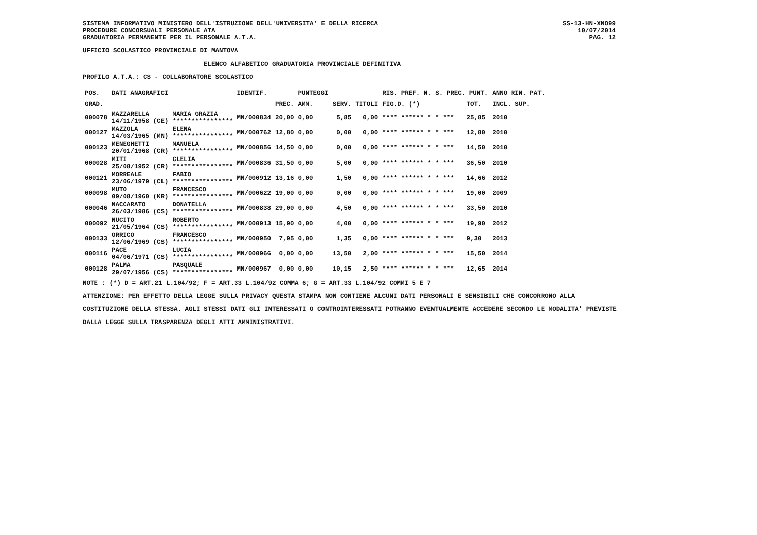SISTEMA INFORMATIVO MINISTERO DELL'ISTRUZIONE DELL'UNIVERSITA' E DELLA RICERCA
PROCEDURE CONCORSUALI PERSONALE ATA
GRADUATORIA PERMANENTE PER IL PERSONALE A.T.A.
SS-13-HN-XNO99
10/07/2014
PAG. 12
UFFICIO SCOLASTICO PROVINCIALE DI MANTOVA
ELENCO ALFABETICO GRADUATORIA PROVINCIALE DEFINITIVA
PROFILO A.T.A.: CS - COLLABORATORE SCOLASTICO
| POS. | DATI ANAGRAFICI | | IDENTIF. | | PUNTEGGI | | | RIS. PREF. N. S. PREC. PUNT. | | ANNO RIN. PAT. |
| --- | --- | --- | --- | --- | --- | --- | --- | --- | --- | --- |
| GRAD. | | | | PREC. | AMM. | SERV. | TITOLI | FIG.D. (*) | TOT. | INCL. SUP. |
| 000078 | MAZZARELLA 14/11/1958 (CE) | MARIA GRAZIA **************** | MN/000834 | 20,00 | 0,00 | 5,85 | 0,00 | **** ****** * * *** | 25,85 | 2010 |
| 000127 | MAZZOLA 14/03/1965 (MN) | ELENA **************** | MN/000762 | 12,80 | 0,00 | 0,00 | 0,00 | **** ****** * * *** | 12,80 | 2010 |
| 000123 | MENEGHETTI 20/01/1968 (CR) | MANUELA **************** | MN/000856 | 14,50 | 0,00 | 0,00 | 0,00 | **** ****** * * *** | 14,50 | 2010 |
| 000028 | MITI 25/08/1952 (CR) | CLELIA **************** | MN/000836 | 31,50 | 0,00 | 5,00 | 0,00 | **** ****** * * *** | 36,50 | 2010 |
| 000121 | MORREALE 23/06/1979 (CL) | FABIO **************** | MN/000912 | 13,16 | 0,00 | 1,50 | 0,00 | **** ****** * * *** | 14,66 | 2012 |
| 000098 | MUTO 09/08/1960 (KR) | FRANCESCO **************** | MN/000622 | 19,00 | 0,00 | 0,00 | 0,00 | **** ****** * * *** | 19,00 | 2009 |
| 000046 | NACCARATO 26/03/1986 (CS) | DONATELLA **************** | MN/000838 | 29,00 | 0,00 | 4,50 | 0,00 | **** ****** * * *** | 33,50 | 2010 |
| 000092 | NUCITO 21/05/1964 (CS) | ROBERTO **************** | MN/000913 | 15,90 | 0,00 | 4,00 | 0,00 | **** ****** * * *** | 19,90 | 2012 |
| 000133 | ORRICO 12/06/1969 (CS) | FRANCESCO **************** | MN/000950 | 7,95 | 0,00 | 1,35 | 0,00 | **** ****** * * *** | 9,30 | 2013 |
| 000116 | PACE 04/06/1971 (CS) | LUCIA **************** | MN/000966 | 0,00 | 0,00 | 13,50 | 2,00 | **** ****** * * *** | 15,50 | 2014 |
| 000128 | PALMA 29/07/1956 (CS) | PASQUALE **************** | MN/000967 | 0,00 | 0,00 | 10,15 | 2,50 | **** ****** * * *** | 12,65 | 2014 |
NOTE : (*) D = ART.21 L.104/92; F = ART.33 L.104/92 COMMA 6; G = ART.33 L.104/92 COMMI 5 E 7
ATTENZIONE: PER EFFETTO DELLA LEGGE SULLA PRIVACY QUESTA STAMPA NON CONTIENE ALCUNI DATI PERSONALI E SENSIBILI CHE CONCORRONO ALLA COSTITUZIONE DELLA STESSA. AGLI STESSI DATI GLI INTERESSATI O CONTROINTERESSATI POTRANNO EVENTUALMENTE ACCEDERE SECONDO LE MODALITA' PREVISTE DALLA LEGGE SULLA TRASPARENZA DEGLI ATTI AMMINISTRATIVI.